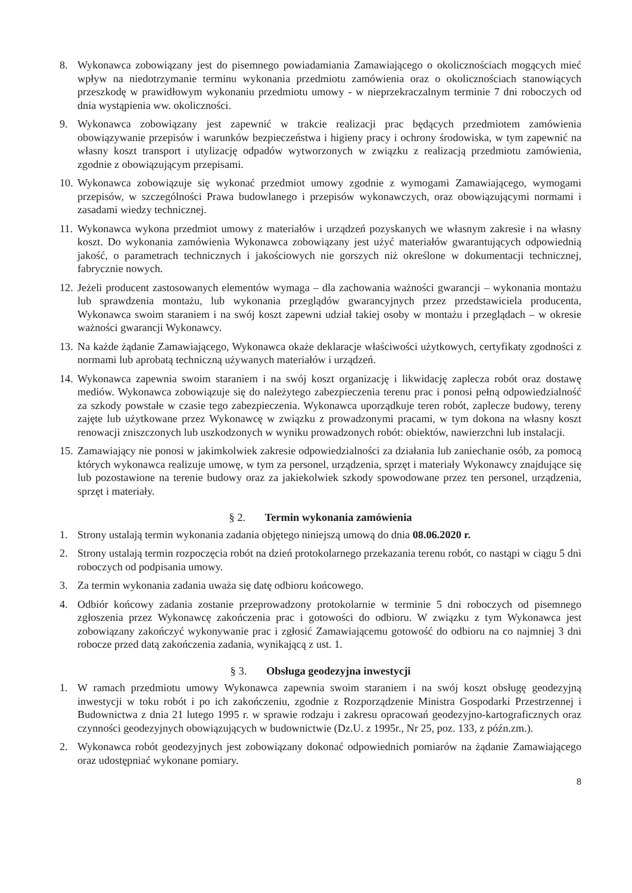8. Wykonawca zobowiązany jest do pisemnego powiadamiania Zamawiającego o okolicznościach mogących mieć wpływ na niedotrzymanie terminu wykonania przedmiotu zamówienia oraz o okolicznościach stanowiących przeszkodę w prawidłowym wykonaniu przedmiotu umowy - w nieprzekraczalnym terminie 7 dni roboczych od dnia wystąpienia ww. okoliczności.
9. Wykonawca zobowiązany jest zapewnić w trakcie realizacji prac będących przedmiotem zamówienia obowiązywanie przepisów i warunków bezpieczeństwa i higieny pracy i ochrony środowiska, w tym zapewnić na własny koszt transport i utylizację odpadów wytworzonych w związku z realizacją przedmiotu zamówienia, zgodnie z obowiązującym przepisami.
10.
Wykonawca zobowiązuje się wykonać przedmiot umowy zgodnie z wymogami Zamawiającego, wymogami przepisów, w szczególności Prawa budowlanego i przepisów wykonawczych, oraz obowiązującymi normami i zasadami wiedzy technicznej.
11.
Wykonawca wykona przedmiot umowy z materiałów i urządzeń pozyskanych we własnym zakresie i na własny koszt. Do wykonania zamówienia Wykonawca zobowiązany jest użyć materiałów gwarantujących odpowiednią jakość, o parametrach technicznych i jakościowych nie gorszych niż określone w dokumentacji technicznej, fabrycznie nowych.
12.
Jeżeli producent zastosowanych elementów wymaga – dla zachowania ważności gwarancji – wykonania montażu lub sprawdzenia montażu, lub wykonania przeglądów gwarancyjnych przez przedstawiciela producenta, Wykonawca swoim staraniem i na swój koszt zapewni udział takiej osoby w montażu i przeglądach – w okresie ważności gwarancji Wykonawcy.
13.
Na każde żądanie Zamawiającego, Wykonawca okaże deklaracje właściwości użytkowych, certyfikaty zgodności z normami lub aprobatą techniczną używanych materiałów i urządzeń.
14.
Wykonawca zapewnia swoim staraniem i na swój koszt organizację i likwidację zaplecza robót oraz dostawę mediów. Wykonawca zobowiązuje się do należytego zabezpieczenia terenu prac i ponosi pełną odpowiedzialność za szkody powstałe w czasie tego zabezpieczenia. Wykonawca uporządkuje teren robót, zaplecze budowy, tereny zajęte lub użytkowane przez Wykonawcę w związku z prowadzonymi pracami, w tym dokona na własny koszt renowacji zniszczonych lub uszkodzonych w wyniku prowadzonych robót: obiektów, nawierzchni lub instalacji.
15.
Zamawiający nie ponosi w jakimkolwiek zakresie odpowiedzialności za działania lub zaniechanie osób, za pomocą których wykonawca realizuje umowę, w tym za personel, urządzenia, sprzęt i materiały Wykonawcy znajdujące się lub pozostawione na terenie budowy oraz za jakiekolwiek szkody spowodowane przez ten personel, urządzenia, sprzęt i materiały.
§ 2. Termin wykonania zamówienia
1. Strony ustalają termin wykonania zadania objętego niniejszą umową do dnia 08.06.2020 r.
2. Strony ustalają termin rozpoczęcia robót na dzień protokolarnego przekazania terenu robót, co nastąpi w ciągu 5 dni roboczych od podpisania umowy.
3. Za termin wykonania zadania uważa się datę odbioru końcowego.
4. Odbiór końcowy zadania zostanie przeprowadzony protokolarnie w terminie 5 dni roboczych od pisemnego zgłoszenia przez Wykonawcę zakończenia prac i gotowości do odbioru. W związku z tym Wykonawca jest zobowiązany zakończyć wykonywanie prac i zgłosić Zamawiającemu gotowość do odbioru na co najmniej 3 dni robocze przed datą zakończenia zadania, wynikającą z ust. 1.
§ 3. Obsługa geodezyjna inwestycji
1. W ramach przedmiotu umowy Wykonawca zapewnia swoim staraniem i na swój koszt obsługę geodezyjną inwestycji w toku robót i po ich zakończeniu, zgodnie z Rozporządzenie Ministra Gospodarki Przestrzennej i Budownictwa z dnia 21 lutego 1995 r. w sprawie rodzaju i zakresu opracowań geodezyjno-kartograficznych oraz czynności geodezyjnych obowiązujących w budownictwie (Dz.U. z 1995r., Nr 25, poz. 133, z późn.zm.).
2. Wykonawca robót geodezyjnych jest zobowiązany dokonać odpowiednich pomiarów na żądanie Zamawiającego oraz udostępniać wykonane pomiary.
8